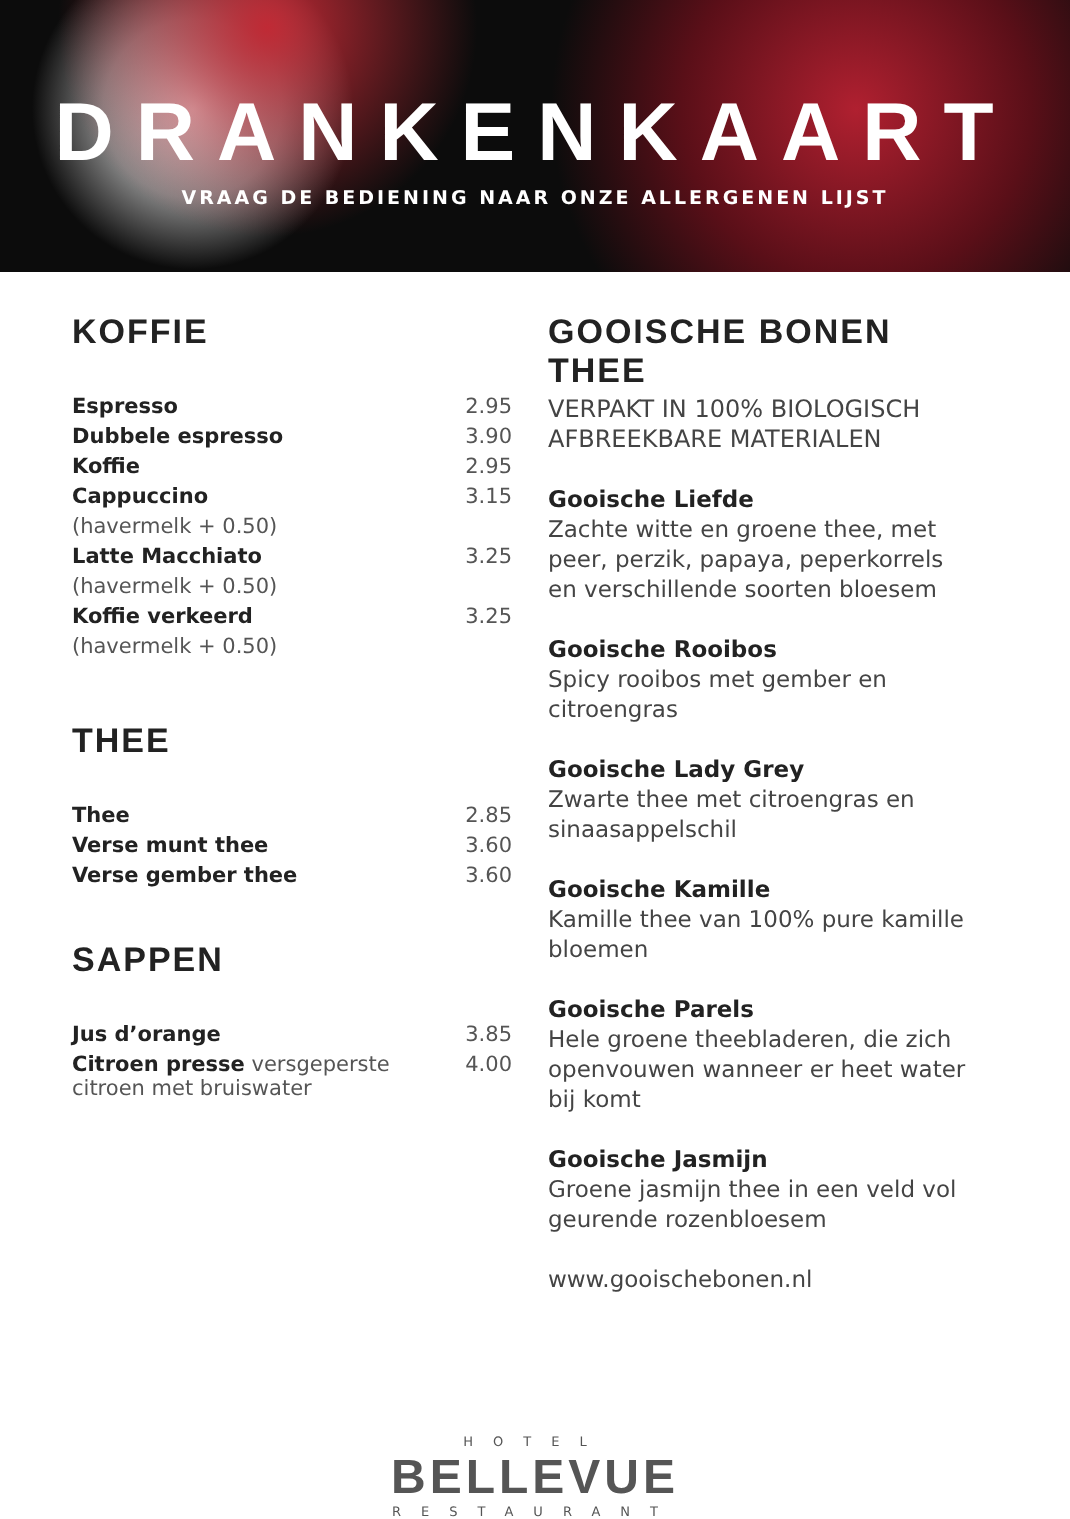DRANKENKAART
VRAAG DE BEDIENING NAAR ONZE ALLERGENEN LIJST
KOFFIE
| Espresso | 2.95 |
| Dubbele espresso | 3.90 |
| Koffie | 2.95 |
| Cappuccino | 3.15 |
| (havermelk + 0.50) | |
| Latte Macchiato | 3.25 |
| (havermelk + 0.50) | |
| Koffie verkeerd | 3.25 |
| (havermelk + 0.50) | |
THEE
| Thee | 2.85 |
| Verse munt thee | 3.60 |
| Verse gember thee | 3.60 |
SAPPEN
| Jus d’orange | 3.85 |
| Citroen presse versgeperste citroen met bruiswater | 4.00 |
GOOISCHE BONEN THEE
VERPAKT IN 100% BIOLOGISCH
AFBREEKBARE MATERIALEN
Gooische Liefde
Zachte witte en groene thee, met peer, perzik, papaya, peperkorrels en verschillende soorten bloesem
Gooische Rooibos
Spicy rooibos met gember en citroengras
Gooische Lady Grey
Zwarte thee met citroengras en sinaasappelschil
Gooische Kamille
Kamille thee van 100% pure kamille bloemen
Gooische Parels
Hele groene theebladeren, die zich openvouwen wanneer er heet water bij komt
Gooische Jasmijn
Groene jasmijn thee in een veld vol geurende rozenbloesem
www.gooischebonen.nl
HOTEL
BELLEVUE
RESTAURANT